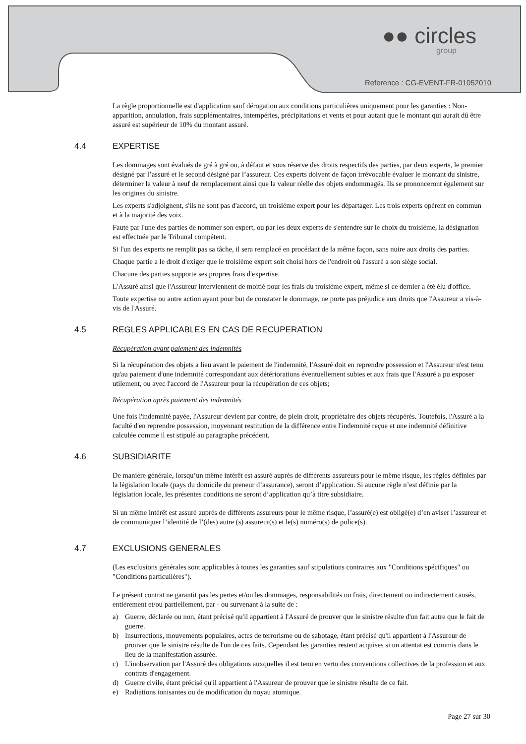●● circles
group
Reference : CG-EVENT-FR-01052010
La règle proportionnelle est d'application sauf dérogation aux conditions particulières uniquement pour les garanties : Non-apparition, annulation, frais supplémentaires, intempéries, précipitations et vents et pour autant que le montant qui aurait dû être assuré est supérieur de 10% du montant assuré.
4.4 EXPERTISE
Les dommages sont évalués de gré à gré ou, à défaut et sous réserve des droits respectifs des parties, par deux experts, le premier désigné par l’assuré et le second désigné par l’assureur. Ces experts doivent de façon irrévocable évaluer le montant du sinistre, déterminer la valeur à neuf de remplacement ainsi que la valeur réelle des objets endommagés. Ils se prononceront également sur les origines du sinistre.
Les experts s'adjoignent, s'ils ne sont pas d'accord, un troisième expert pour les départager. Les trois experts opèrent en commun et à la majorité des voix.
Faute par l'une des parties de nommer son expert, ou par les deux experts de s'entendre sur le choix du troisième, la désignation est effectuée par le Tribunal compétent.
Si l'un des experts ne remplit pas sa tâche, il sera remplacé en procédant de la même façon, sans nuire aux droits des parties.
Chaque partie a le droit d'exiger que le troisième expert soit choisi hors de l'endroit où l'assuré a son siège social.
Chacune des parties supporte ses propres frais d'expertise.
L'Assuré ainsi que l'Assureur interviennent de moitié pour les frais du troisième expert, même si ce dernier a été élu d'office.
Toute expertise ou autre action ayant pour but de constater le dommage, ne porte pas préjudice aux droits que l'Assureur a vis-à-vis de l'Assuré.
4.5 REGLES APPLICABLES EN CAS DE RECUPERATION
Récupération avant paiement des indemnités
Si la récupération des objets a lieu avant le paiement de l'indemnité, l'Assuré doit en reprendre possession et l'Assureur n'est tenu qu'au paiement d'une indemnité correspondant aux détériorations éventuellement subies et aux frais que l'Assuré a pu exposer utilement, ou avec l'accord de l'Assureur pour la récupération de ces objets;
Récupération après paiement des indemnités
Une fois l'indemnité payée, l'Assureur devient par contre, de plein droit, propriétaire des objets récupérés. Toutefois, l'Assuré a la faculté d'en reprendre possession, moyennant restitution de la différence entre l'indemnité reçue et une indemnité définitive calculée comme il est stipulé au paragraphe précédent.
4.6 SUBSIDIARITE
De manière générale, lorsqu’un même intérêt est assuré auprès de différents assureurs pour le même risque, les règles définies par la législation locale (pays du domicile du preneur d’assurance), seront d’application. Si aucune règle n’est définie par la législation locale, les présentes conditions ne seront d’application qu’à titre subsidiaire.
Si un même intérêt est assuré auprès de différents assureurs pour le même risque, l’assuré(e) est obligé(e) d’en aviser l’assureur et de communiquer l’identité de l’(des) autre (s) assureur(s) et le(s) numéro(s) de police(s).
4.7 EXCLUSIONS GENERALES
(Les exclusions générales sont applicables à toutes les garanties sauf stipulations contraires aux "Conditions spécifiques" ou "Conditions particulières").
Le présent contrat ne garantit pas les pertes et/ou les dommages, responsabilités ou frais, directement ou indirectement causés, entièrement et/ou partiellement, par - ou survenant à la suite de :
a) Guerre, déclarée ou non, étant précisé qu'il appartient à l'Assuré de prouver que le sinistre résulte d'un fait autre que le fait de guerre.
b) Insurrections, mouvements populaires, actes de terrorisme ou de sabotage, étant précisé qu'il appartient à l'Assureur de prouver que le sinistre résulte de l'un de ces faits. Cependant les garanties restent acquises si un attentat est commis dans le lieu de la manifestation assurée.
c) L'inobservation par l'Assuré des obligations auxquelles il est tenu en vertu des conventions collectives de la profession et aux contrats d'engagement.
d) Guerre civile, étant précisé qu'il appartient à l'Assureur de prouver que le sinistre résulte de ce fait.
e) Radiations ionisantes ou de modification du noyau atomique.
Page 27 sur 30